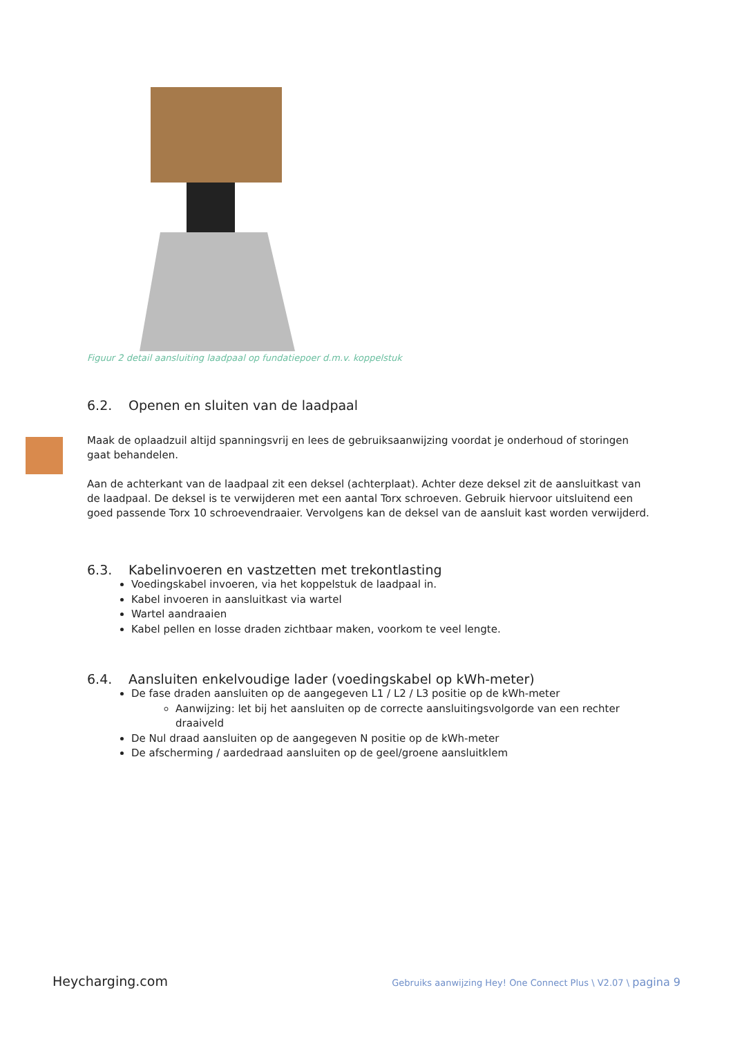Figuur 2 detail aansluiting laadpaal op fundatiepoer d.m.v. koppelstuk
6.2. Openen en sluiten van de laadpaal
Maak de oplaadzuil altijd spanningsvrij en lees de gebruiksaanwijzing voordat je onderhoud of storingen gaat behandelen.
Aan de achterkant van de laadpaal zit een deksel (achterplaat). Achter deze deksel zit de aansluitkast van de laadpaal. De deksel is te verwijderen met een aantal Torx schroeven. Gebruik hiervoor uitsluitend een goed passende Torx 10 schroevendraaier. Vervolgens kan de deksel van de aansluit kast worden verwijderd.
6.3. Kabelinvoeren en vastzetten met trekontlasting
Voedingskabel invoeren, via het koppelstuk de laadpaal in.
Kabel invoeren in aansluitkast via wartel
Wartel aandraaien
Kabel pellen en losse draden zichtbaar maken, voorkom te veel lengte.
6.4. Aansluiten enkelvoudige lader (voedingskabel op kWh-meter)
De fase draden aansluiten op de aangegeven L1 / L2 / L3 positie op de kWh-meter
Aanwijzing: let bij het aansluiten op de correcte aansluitingsvolgorde van een rechter draaiveld
De Nul draad aansluiten op de aangegeven N positie op de kWh-meter
De afscherming / aardedraad aansluiten op de geel/groene aansluitklem
Heycharging.com Gebruiks aanwijzing Hey! One Connect Plus \ V2.07 \ pagina 9